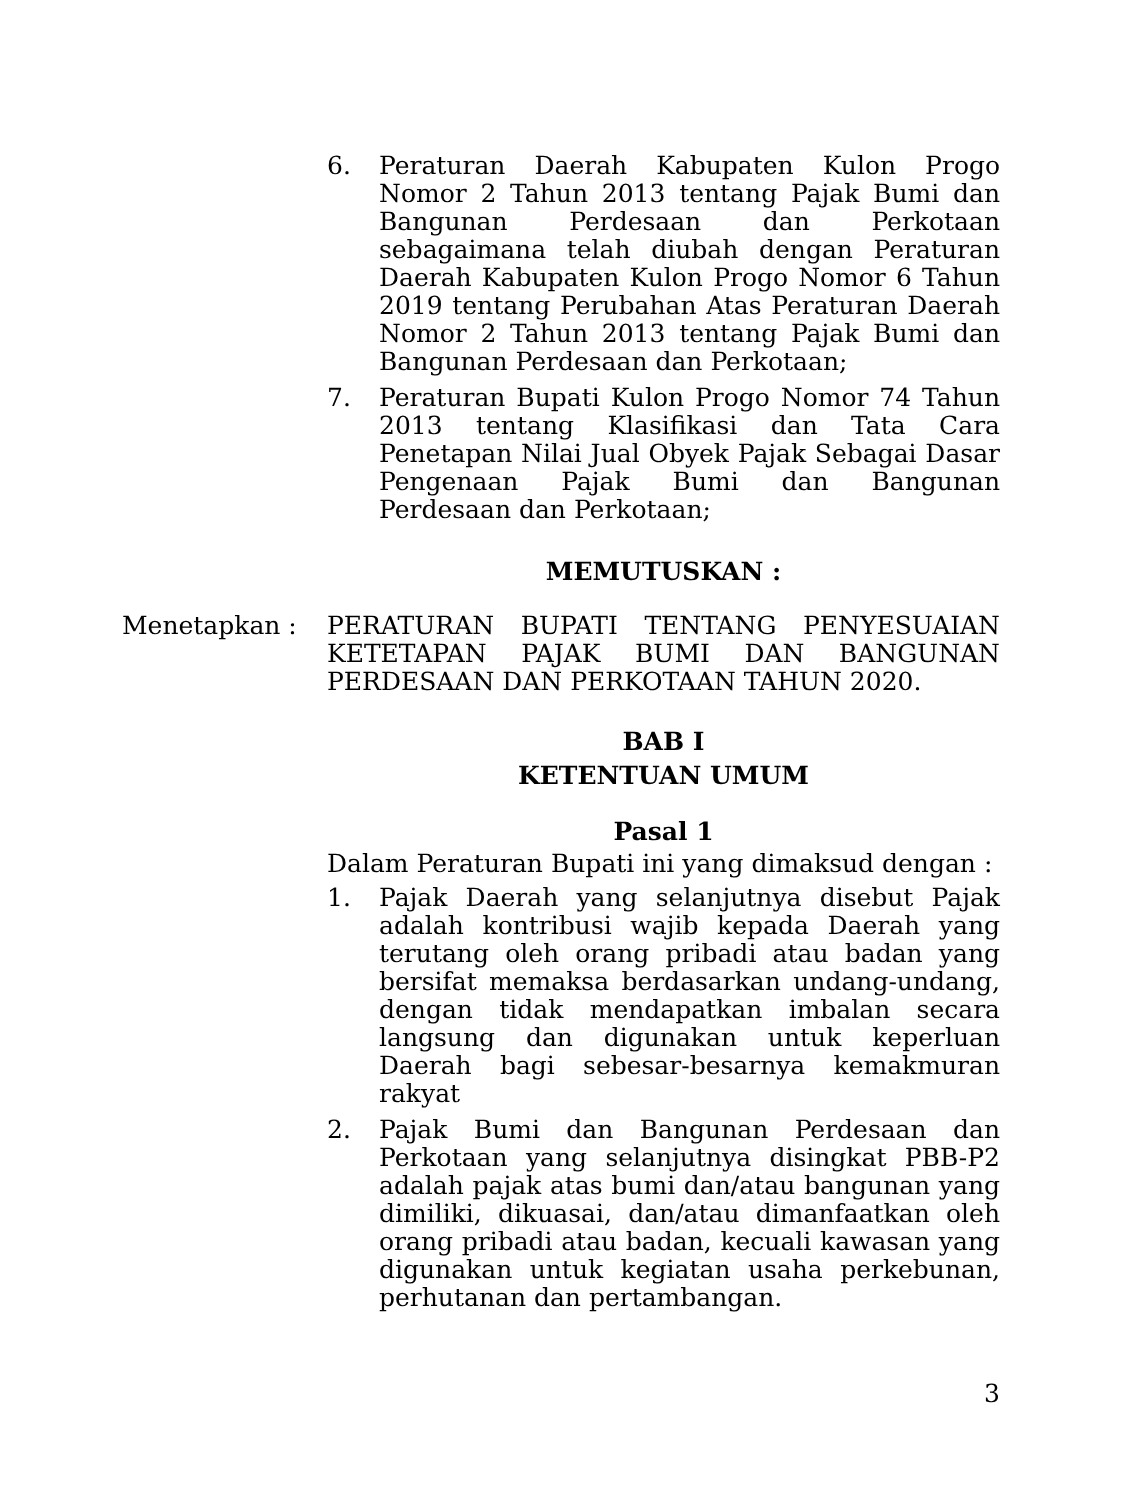6. Peraturan Daerah Kabupaten Kulon Progo Nomor 2 Tahun 2013 tentang Pajak Bumi dan Bangunan Perdesaan dan Perkotaan sebagaimana telah diubah dengan Peraturan Daerah Kabupaten Kulon Progo Nomor 6 Tahun 2019 tentang Perubahan Atas Peraturan Daerah Nomor 2 Tahun 2013 tentang Pajak Bumi dan Bangunan Perdesaan dan Perkotaan;
7. Peraturan Bupati Kulon Progo Nomor 74 Tahun 2013 tentang Klasifikasi dan Tata Cara Penetapan Nilai Jual Obyek Pajak Sebagai Dasar Pengenaan Pajak Bumi dan Bangunan Perdesaan dan Perkotaan;
MEMUTUSKAN :
Menetapkan : PERATURAN BUPATI TENTANG PENYESUAIAN KETETAPAN PAJAK BUMI DAN BANGUNAN PERDESAAN DAN PERKOTAAN TAHUN 2020.
BAB I
KETENTUAN UMUM
Pasal 1
Dalam Peraturan Bupati ini yang dimaksud dengan :
1. Pajak Daerah yang selanjutnya disebut Pajak adalah kontribusi wajib kepada Daerah yang terutang oleh orang pribadi atau badan yang bersifat memaksa berdasarkan undang-undang, dengan tidak mendapatkan imbalan secara langsung dan digunakan untuk keperluan Daerah bagi sebesar-besarnya kemakmuran rakyat
2. Pajak Bumi dan Bangunan Perdesaan dan Perkotaan yang selanjutnya disingkat PBB-P2 adalah pajak atas bumi dan/atau bangunan yang dimiliki, dikuasai, dan/atau dimanfaatkan oleh orang pribadi atau badan, kecuali kawasan yang digunakan untuk kegiatan usaha perkebunan, perhutanan dan pertambangan.
3